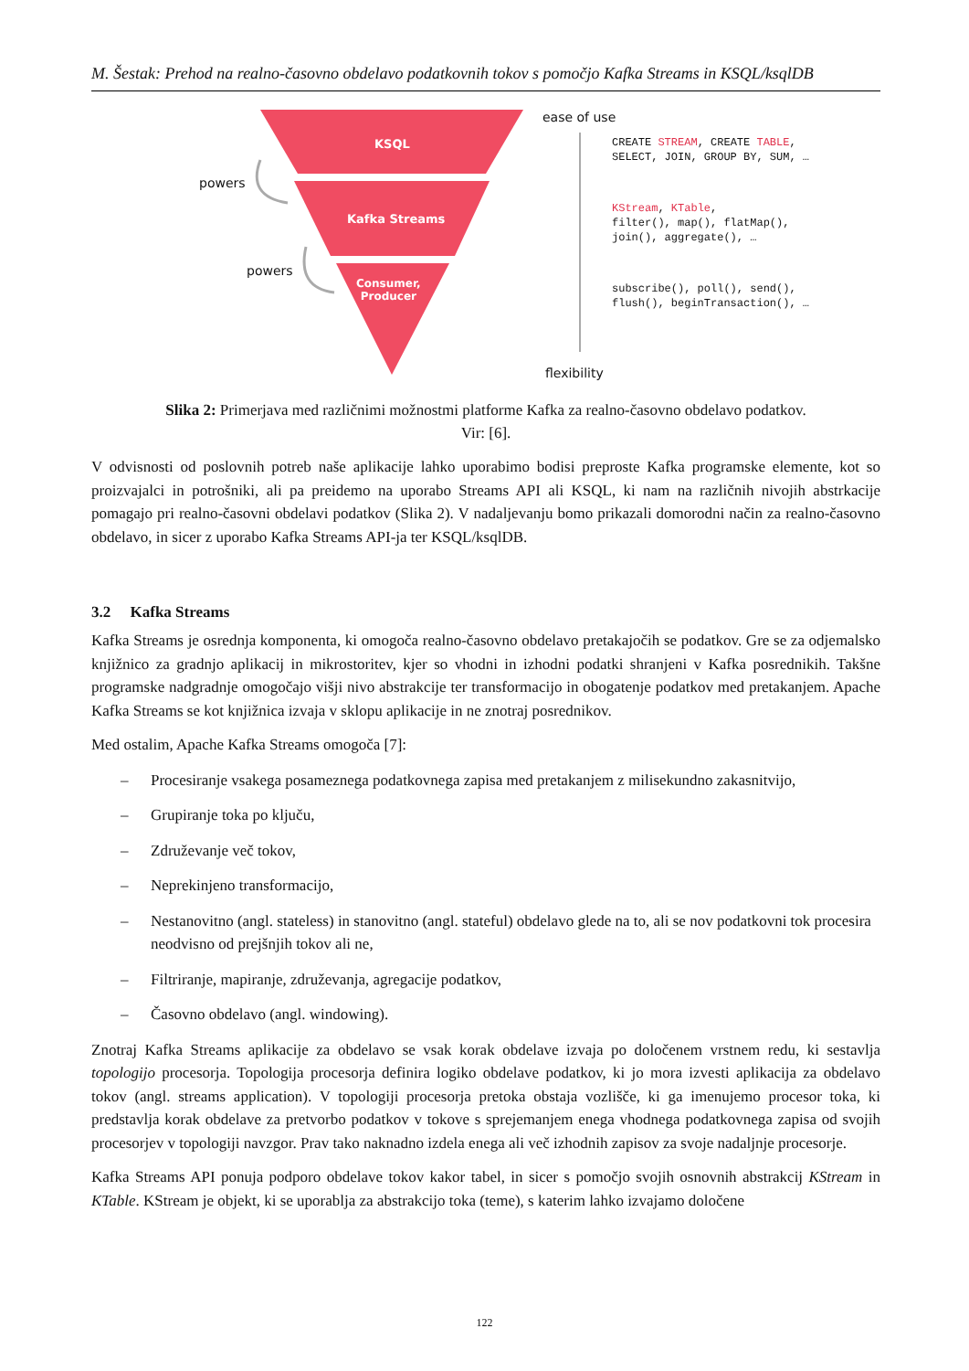M. Šestak: Prehod na realno-časovno obdelavo podatkovnih tokov s pomočjo Kafka Streams in KSQL/ksqlDB
KSQL
Kafka Streams
Consumer,
Producer
powers
powers
ease of use
flexibility
CREATE STREAM, CREATE TABLE,
SELECT, JOIN, GROUP BY, SUM, …
KStream, KTable,
filter(), map(), flatMap(),
join(), aggregate(), …
subscribe(), poll(), send(),
flush(), beginTransaction(), …
Slika 2: Primerjava med različnimi možnostmi platforme Kafka za realno-časovno obdelavo podatkov.
Vir: [6].
V odvisnosti od poslovnih potreb naše aplikacije lahko uporabimo bodisi preproste Kafka programske elemente, kot so proizvajalci in potrošniki, ali pa preidemo na uporabo Streams API ali KSQL, ki nam na različnih nivojih abstrkacije pomagajo pri realno-časovni obdelavi podatkov (Slika 2). V nadaljevanju bomo prikazali domorodni način za realno-časovno obdelavo, in sicer z uporabo Kafka Streams API-ja ter KSQL/ksqlDB.
3.2 Kafka Streams
Kafka Streams je osrednja komponenta, ki omogoča realno-časovno obdelavo pretakajočih se podatkov. Gre se za odjemalsko knjižnico za gradnjo aplikacij in mikrostoritev, kjer so vhodni in izhodni podatki shranjeni v Kafka posrednikih. Takšne programske nadgradnje omogočajo višji nivo abstrakcije ter transformacijo in obogatenje podatkov med pretakanjem. Apache Kafka Streams se kot knjižnica izvaja v sklopu aplikacije in ne znotraj posrednikov.
Med ostalim, Apache Kafka Streams omogoča [7]:
– Procesiranje vsakega posameznega podatkovnega zapisa med pretakanjem z milisekundno zakasnitvijo,
– Grupiranje toka po ključu,
– Združevanje več tokov,
– Neprekinjeno transformacijo,
– Nestanovitno (angl. stateless) in stanovitno (angl. stateful) obdelavo glede na to, ali se nov podatkovni tok procesira neodvisno od prejšnjih tokov ali ne,
– Filtriranje, mapiranje, združevanja, agregacije podatkov,
– Časovno obdelavo (angl. windowing).
Znotraj Kafka Streams aplikacije za obdelavo se vsak korak obdelave izvaja po določenem vrstnem redu, ki sestavlja topologijo procesorja. Topologija procesorja definira logiko obdelave podatkov, ki jo mora izvesti aplikacija za obdelavo tokov (angl. streams application). V topologiji procesorja pretoka obstaja vozlišče, ki ga imenujemo procesor toka, ki predstavlja korak obdelave za pretvorbo podatkov v tokove s sprejemanjem enega vhodnega podatkovnega zapisa od svojih procesorjev v topologiji navzgor. Prav tako naknadno izdela enega ali več izhodnih zapisov za svoje nadaljnje procesorje.
Kafka Streams API ponuja podporo obdelave tokov kakor tabel, in sicer s pomočjo svojih osnovnih abstrakcij KStream in KTable. KStream je objekt, ki se uporablja za abstrakcijo toka (teme), s katerim lahko izvajamo določene
122